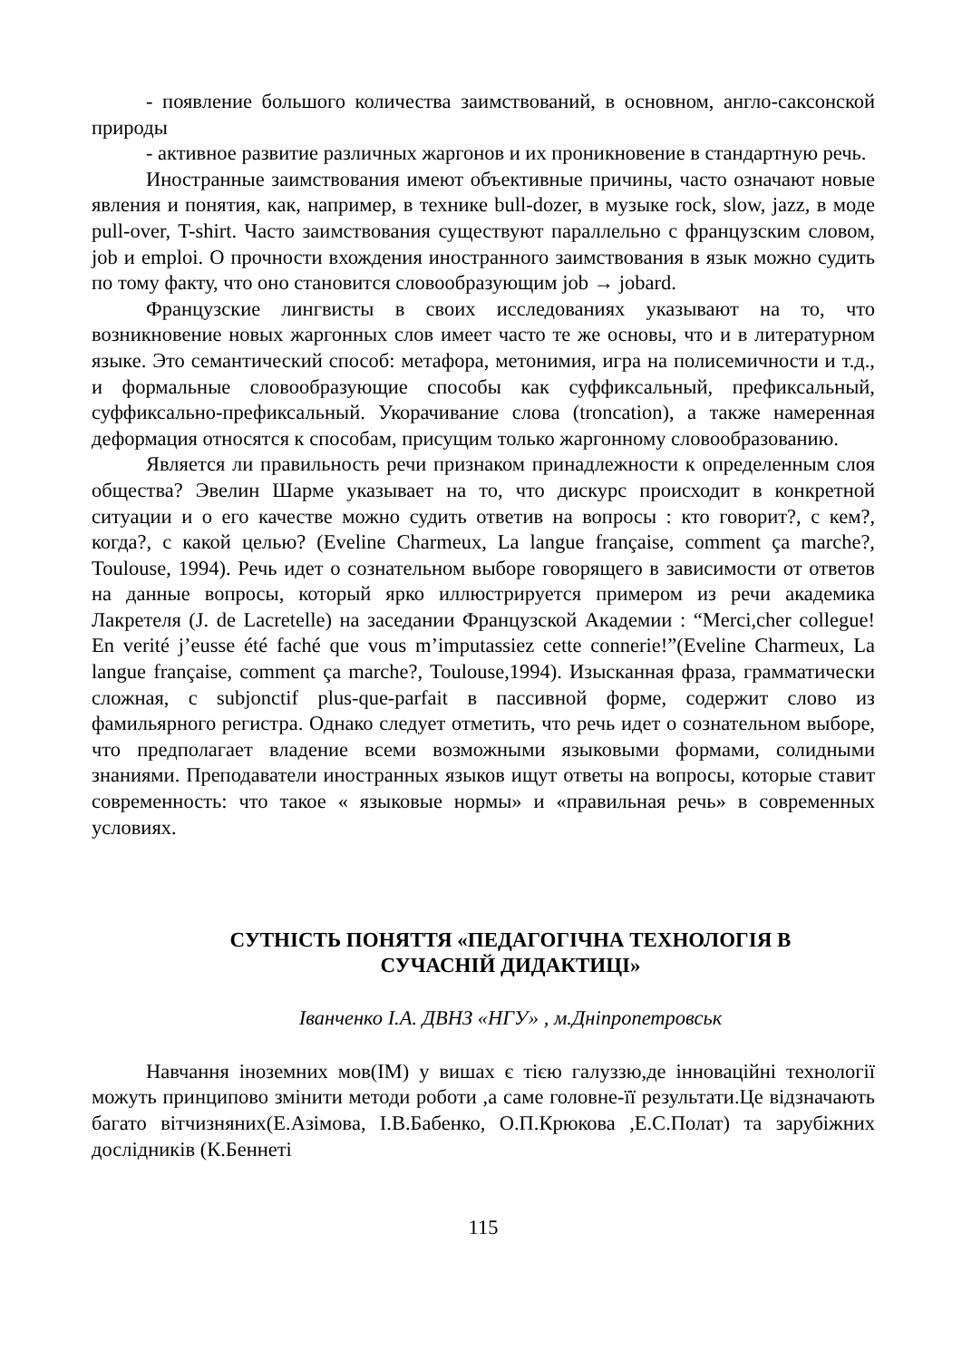- появление большого количества заимствований, в основном, англо-саксонской природы
- активное развитие различных жаргонов и их проникновение в стандартную речь.
Иностранные заимствования имеют объективные причины, часто означают новые явления и понятия, как, например, в технике bull-dozer, в музыке rock, slow, jazz, в моде pull-over, T-shirt. Часто заимствования существуют параллельно с французским словом, job и emploi. О прочности вхождения иностранного заимствования в язык можно судить по тому факту, что оно становится словообразующим job → jobard.
Французские лингвисты в своих исследованиях указывают на то, что возникновение новых жаргонных слов имеет часто те же основы, что и в литературном языке. Это семантический способ: метафора, метонимия, игра на полисемичности и т.д., и формальные словообразующие способы как суффиксальный, префиксальный, суффиксально-префиксальный. Укорачивание слова (troncation), а также намеренная деформация относятся к способам, присущим только жаргонному словообразованию.
Является ли правильность речи признаком принадлежности к определенным слоя общества? Эвелин Шарме указывает на то, что дискурс происходит в конкретной ситуации и о его качестве можно судить ответив на вопросы : кто говорит?, с кем?, когда?, с какой целью? (Eveline Charmeux, La langue française, comment ça marche?, Toulouse, 1994). Речь идет о сознательном выборе говорящего в зависимости от ответов на данные вопросы, который ярко иллюстрируется примером из речи академика Лакретеля (J. de Lacretelle) на заседании Французской Академии : “Merci,cher collegue! En verité j’eusse été faché que vous m’imputassiez cette connerie!”(Eveline Charmeux, La langue française, comment ça marche?, Toulouse,1994). Изысканная фраза, грамматически сложная, с subjonctif plus-que-parfait в пассивной форме, содержит слово из фамильярного регистра. Однако следует отметить, что речь идет о сознательном выборе, что предполагает владение всеми возможными языковыми формами, солидными знаниями. Преподаватели иностранных языков ищут ответы на вопросы, которые ставит современность: что такое « языковые нормы» и «правильная речь» в современных условиях.
СУТНІСТЬ ПОНЯТТЯ «ПЕДАГОГІЧНА ТЕХНОЛОГІЯ В
СУЧАСНІЙ ДИДАКТИЦІ»
Іванченко І.А. ДВНЗ «НГУ» , м.Дніпропетровськ
Навчання іноземних мов(ІМ) у вишах є тією галуззю,де інноваційні технології можуть принципово змінити методи роботи ,а саме головне-її результати.Це відзначають багато вітчизняних(Е.Азімова, І.В.Бабенко, О.П.Крюкова ,Е.С.Полат) та зарубіжних дослідників (К.Беннеті
115